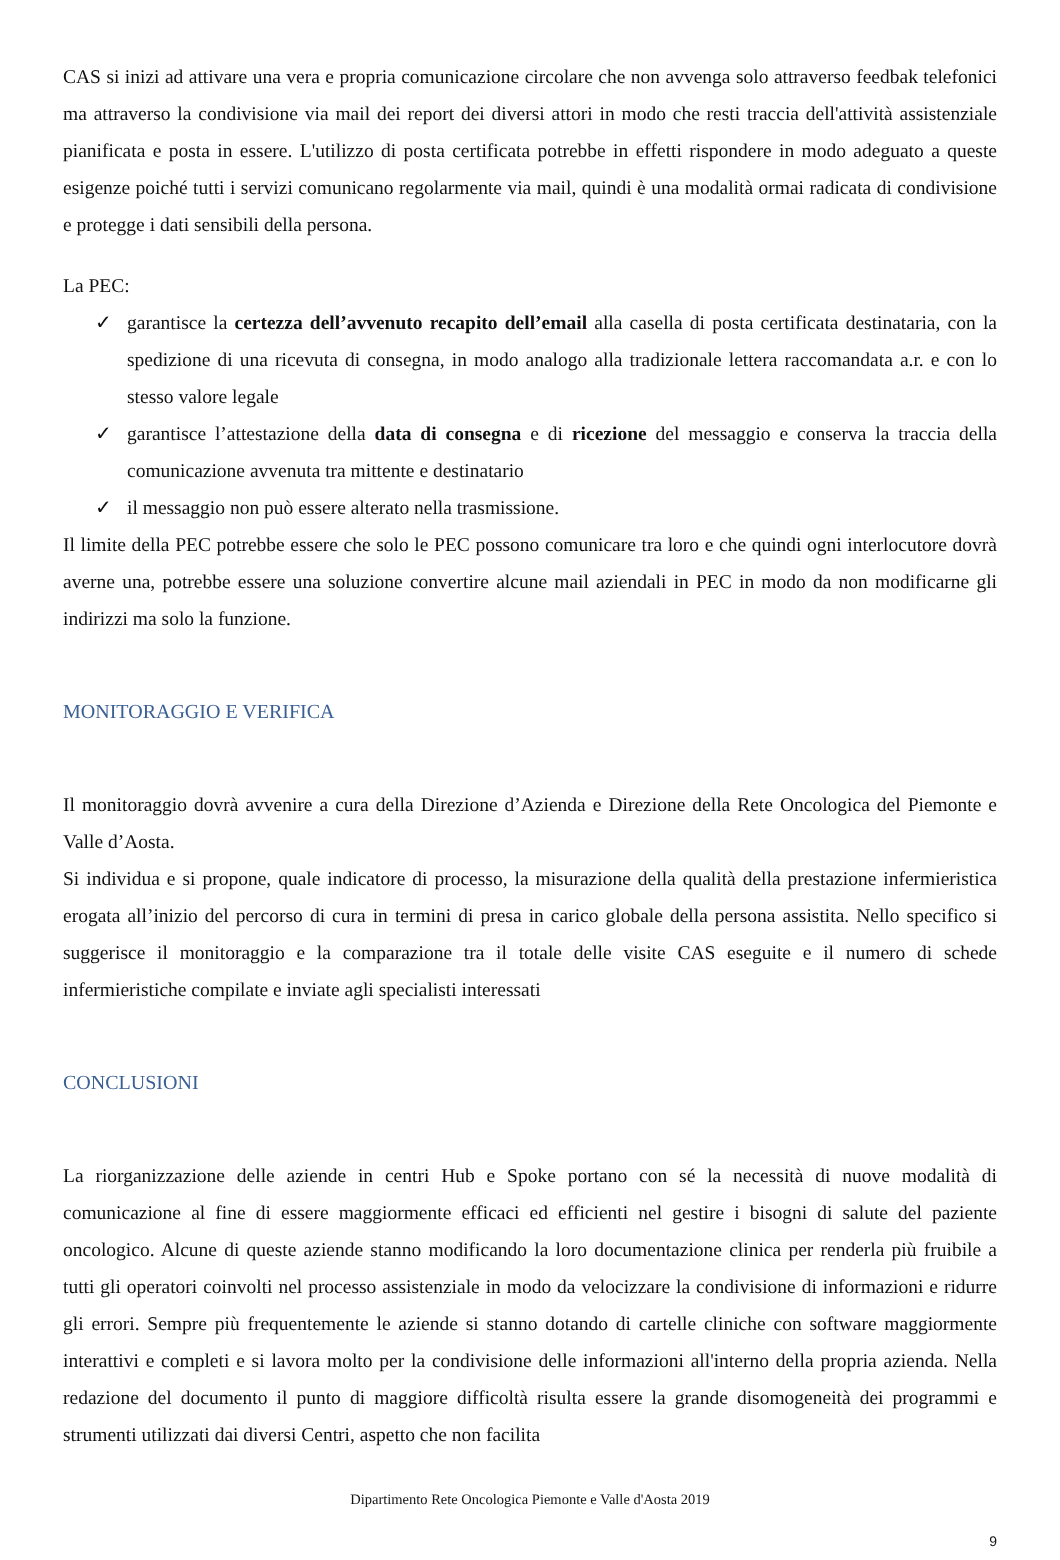CAS si inizi ad attivare una vera e propria comunicazione circolare che non avvenga solo attraverso feedbak telefonici ma attraverso la condivisione via mail dei report dei diversi attori in modo che resti traccia dell'attività assistenziale pianificata e posta in essere. L'utilizzo di posta certificata potrebbe in effetti rispondere in modo adeguato a queste esigenze poiché tutti i servizi comunicano regolarmente via mail, quindi è una modalità ormai radicata di condivisione e protegge i dati sensibili della persona.
La PEC:
✓ garantisce la certezza dell’avvenuto recapito dell’email alla casella di posta certificata destinataria, con la spedizione di una ricevuta di consegna, in modo analogo alla tradizionale lettera raccomandata a.r. e con lo stesso valore legale
✓ garantisce l’attestazione della data di consegna e di ricezione del messaggio e conserva la traccia della comunicazione avvenuta tra mittente e destinatario
✓ il messaggio non può essere alterato nella trasmissione.
Il limite della PEC potrebbe essere che solo le PEC possono comunicare tra loro e che quindi ogni interlocutore dovrà averne una, potrebbe essere una soluzione convertire alcune mail aziendali in PEC in modo da non modificarne gli indirizzi ma solo la funzione.
MONITORAGGIO E VERIFICA
Il monitoraggio dovrà avvenire a cura della Direzione d’Azienda e Direzione della Rete Oncologica del Piemonte e Valle d’Aosta.
Si individua e si propone, quale indicatore di processo, la misurazione della qualità della prestazione infermieristica erogata all’inizio del percorso di cura in termini di presa in carico globale della persona assistita. Nello specifico si suggerisce il monitoraggio e la comparazione tra il totale delle visite CAS eseguite e il numero di schede infermieristiche compilate e inviate agli specialisti interessati
CONCLUSIONI
La riorganizzazione delle aziende in centri Hub e Spoke portano con sé la necessità di nuove modalità di comunicazione al fine di essere maggiormente efficaci ed efficienti nel gestire i bisogni di salute del paziente oncologico. Alcune di queste aziende stanno modificando la loro documentazione clinica per renderla più fruibile a tutti gli operatori coinvolti nel processo assistenziale in modo da velocizzare la condivisione di informazioni e ridurre gli errori. Sempre più frequentemente le aziende si stanno dotando di cartelle cliniche con software maggiormente interattivi e completi e si lavora molto per la condivisione delle informazioni all'interno della propria azienda. Nella redazione del documento il punto di maggiore difficoltà risulta essere la grande disomogeneità dei programmi e strumenti utilizzati dai diversi Centri, aspetto che non facilita
Dipartimento Rete Oncologica Piemonte e Valle d'Aosta 2019
9